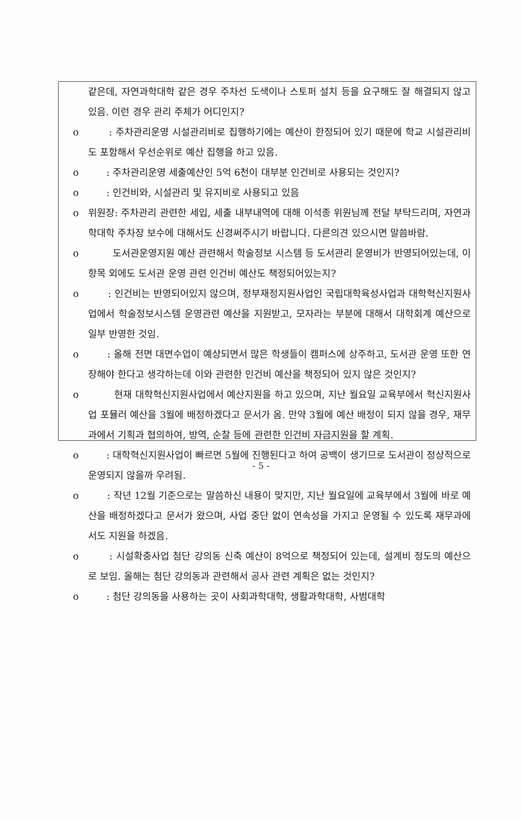같은데, 자연과학대학 같은 경우 주차선 도색이나 스토퍼 설치 등을 요구해도 잘 해결되지 않고 있음. 이런 경우 관리 주체가 어디인지?
o : 주차관리운영 시설관리비로 집행하기에는 예산이 한정되어 있기 때문에 학교 시설관리비도 포함해서 우선순위로 예산 집행을 하고 있음.
o : 주차관리운영 세출예산인 5억 6천이 대부분 인건비로 사용되는 것인지?
o : 인건비와, 시설관리 및 유지비로 사용되고 있음
o 위원장: 주차관리 관련한 세입, 세출 내부내역에 대해 이석종 위원님께 전달 부탁드리며, 자연과학대학 주차장 보수에 대해서도 신경써주시기 바랍니다. 다른의견 있으시면 말씀바람.
o 도서관운영지원 예산 관련해서 학술정보 시스템 등 도서관리 운영비가 반영되어있는데, 이 항목 외에도 도서관 운영 관련 인건비 예산도 책정되어있는지?
o : 인건비는 반영되어있지 않으며, 정부재정지원사업인 국립대학육성사업과 대학혁신지원사업에서 학술정보시스템 운영관련 예산을 지원받고, 모자라는 부분에 대해서 대학회계 예산으로 일부 반영한 것임.
o : 올해 전면 대면수업이 예상되면서 많은 학생들이 캠퍼스에 상주하고, 도서관 운영 또한 연장해야 한다고 생각하는데 이와 관련한 인건비 예산을 책정되어 있지 않은 것인지?
o 현재 대학혁신지원사업에서 예산지원을 하고 있으며, 지난 월요일 교육부에서 혁신지원사업 포뮬러 예산을 3월에 배정하겠다고 문서가 옴. 만약 3월에 예산 배정이 되지 않을 경우, 재무과에서 기획과 협의하여, 방역, 순찰 등에 관련한 인건비 자금지원을 할 계획.
o : 대학혁신지원사업이 빠르면 5월에 진행된다고 하여 공백이 생기므로 도서관이 정상적으로 운영되지 않을까 우려됨.
o : 작년 12월 기준으로는 말씀하신 내용이 맞지만, 지난 월요일에 교육부에서 3월에 바로 예산을 배정하겠다고 문서가 왔으며, 사업 중단 없이 연속성을 가지고 운영될 수 있도록 재무과에서도 지원을 하겠음.
o : 시설확충사업 첨단 강의동 신축 예산이 8억으로 책정되어 있는데, 설계비 정도의 예산으로 보임. 올해는 첨단 강의동과 관련해서 공사 관련 계획은 없는 것인지?
o : 첨단 강의동을 사용하는 곳이 사회과학대학, 생활과학대학, 사범대학
- 5 -